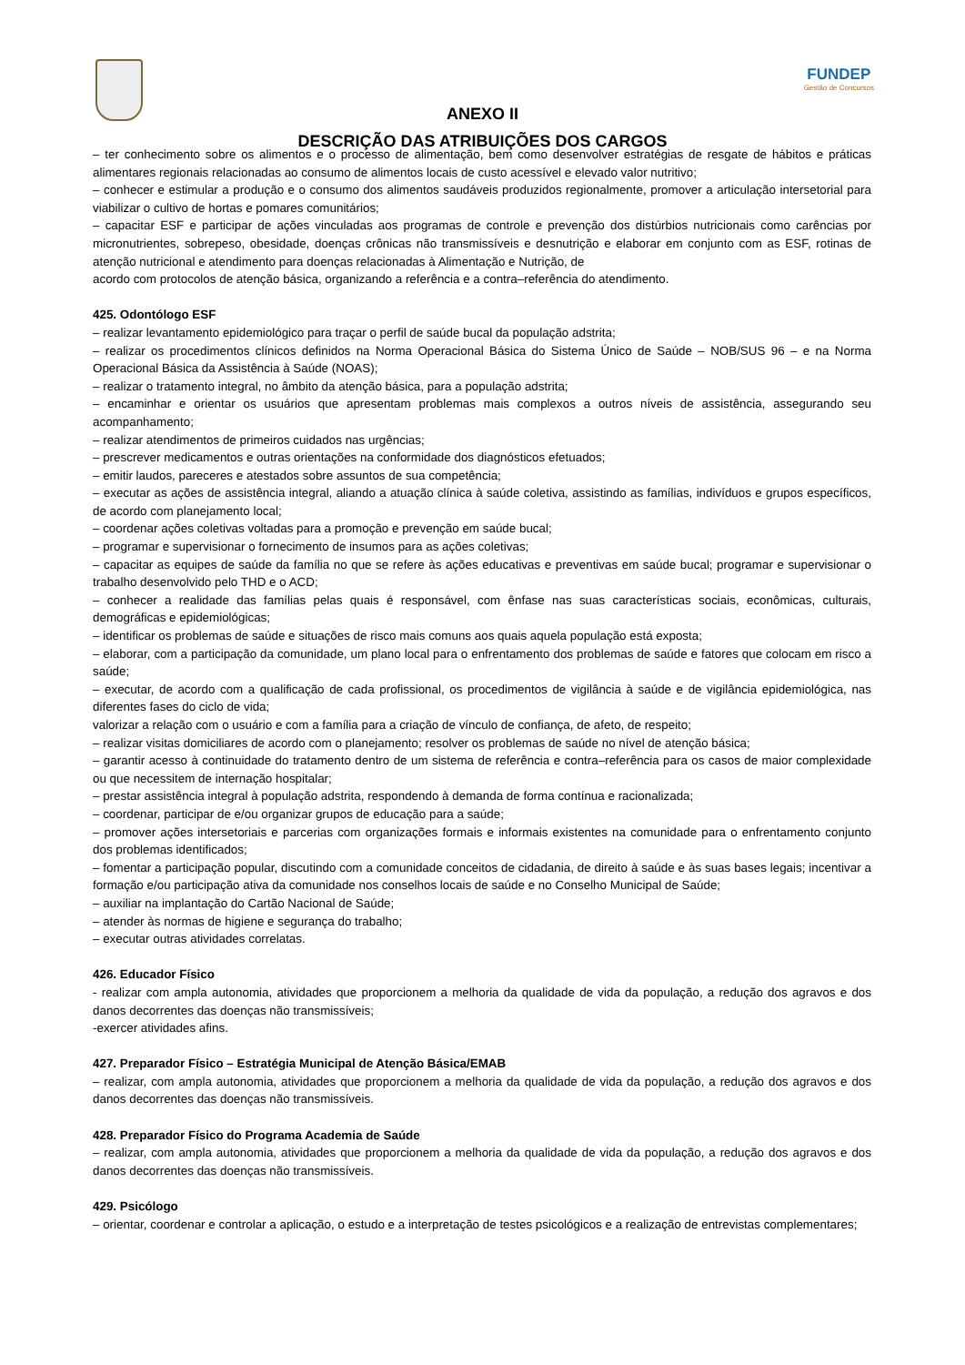FUNDEP
Gestão de Concursos
ANEXO II
DESCRIÇÃO DAS ATRIBUIÇÕES DOS CARGOS
– ter conhecimento sobre os alimentos e o processo de alimentação, bem como desenvolver estratégias de resgate de hábitos e práticas alimentares regionais relacionadas ao consumo de alimentos locais de custo acessível e elevado valor nutritivo;
– conhecer e estimular a produção e o consumo dos alimentos saudáveis produzidos regionalmente, promover a articulação intersetorial para viabilizar o cultivo de hortas e pomares comunitários;
– capacitar ESF e participar de ações vinculadas aos programas de controle e prevenção dos distúrbios nutricionais como carências por micronutrientes, sobrepeso, obesidade, doenças crônicas não transmissíveis e desnutrição e elaborar em conjunto com as ESF, rotinas de atenção nutricional e atendimento para doenças relacionadas à Alimentação e Nutrição, de
acordo com protocolos de atenção básica, organizando a referência e a contra–referência do atendimento.
425. Odontólogo ESF
– realizar levantamento epidemiológico para traçar o perfil de saúde bucal da população adstrita;
– realizar os procedimentos clínicos definidos na Norma Operacional Básica do Sistema Único de Saúde – NOB/SUS 96 – e na Norma Operacional Básica da Assistência à Saúde (NOAS);
– realizar o tratamento integral, no âmbito da atenção básica, para a população adstrita;
– encaminhar e orientar os usuários que apresentam problemas mais complexos a outros níveis de assistência, assegurando seu acompanhamento;
– realizar atendimentos de primeiros cuidados nas urgências;
– prescrever medicamentos e outras orientações na conformidade dos diagnósticos efetuados;
– emitir laudos, pareceres e atestados sobre assuntos de sua competência;
– executar as ações de assistência integral, aliando a atuação clínica à saúde coletiva, assistindo as famílias, indivíduos e grupos específicos, de acordo com planejamento local;
– coordenar ações coletivas voltadas para a promoção e prevenção em saúde bucal;
– programar e supervisionar o fornecimento de insumos para as ações coletivas;
– capacitar as equipes de saúde da família no que se refere às ações educativas e preventivas em saúde bucal; programar e supervisionar o trabalho desenvolvido pelo THD e o ACD;
– conhecer a realidade das famílias pelas quais é responsável, com ênfase nas suas características sociais, econômicas, culturais, demográficas e epidemiológicas;
– identificar os problemas de saúde e situações de risco mais comuns aos quais aquela população está exposta;
– elaborar, com a participação da comunidade, um plano local para o enfrentamento dos problemas de saúde e fatores que colocam em risco a saúde;
– executar, de acordo com a qualificação de cada profissional, os procedimentos de vigilância à saúde e de vigilância epidemiológica, nas diferentes fases do ciclo de vida;
valorizar a relação com o usuário e com a família para a criação de vínculo de confiança, de afeto, de respeito;
– realizar visitas domiciliares de acordo com o planejamento; resolver os problemas de saúde no nível de atenção básica;
– garantir acesso à continuidade do tratamento dentro de um sistema de referência e contra–referência para os casos de maior complexidade ou que necessitem de internação hospitalar;
– prestar assistência integral à população adstrita, respondendo à demanda de forma contínua e racionalizada;
– coordenar, participar de e/ou organizar grupos de educação para a saúde;
– promover ações intersetoriais e parcerias com organizações formais e informais existentes na comunidade para o enfrentamento conjunto dos problemas identificados;
– fomentar a participação popular, discutindo com a comunidade conceitos de cidadania, de direito à saúde e às suas bases legais; incentivar a formação e/ou participação ativa da comunidade nos conselhos locais de saúde e no Conselho Municipal de Saúde;
– auxiliar na implantação do Cartão Nacional de Saúde;
– atender às normas de higiene e segurança do trabalho;
– executar outras atividades correlatas.
426. Educador Físico
- realizar com ampla autonomia, atividades que proporcionem a melhoria da qualidade de vida da população, a redução dos agravos e dos danos decorrentes das doenças não transmissíveis;
-exercer atividades afins.
427. Preparador Físico – Estratégia Municipal de Atenção Básica/EMAB
– realizar, com ampla autonomia, atividades que proporcionem a melhoria da qualidade de vida da população, a redução dos agravos e dos danos decorrentes das doenças não transmissíveis.
428. Preparador Físico do Programa Academia de Saúde
– realizar, com ampla autonomia, atividades que proporcionem a melhoria da qualidade de vida da população, a redução dos agravos e dos danos decorrentes das doenças não transmissíveis.
429. Psicólogo
– orientar, coordenar e controlar a aplicação, o estudo e a interpretação de testes psicológicos e a realização de entrevistas complementares;